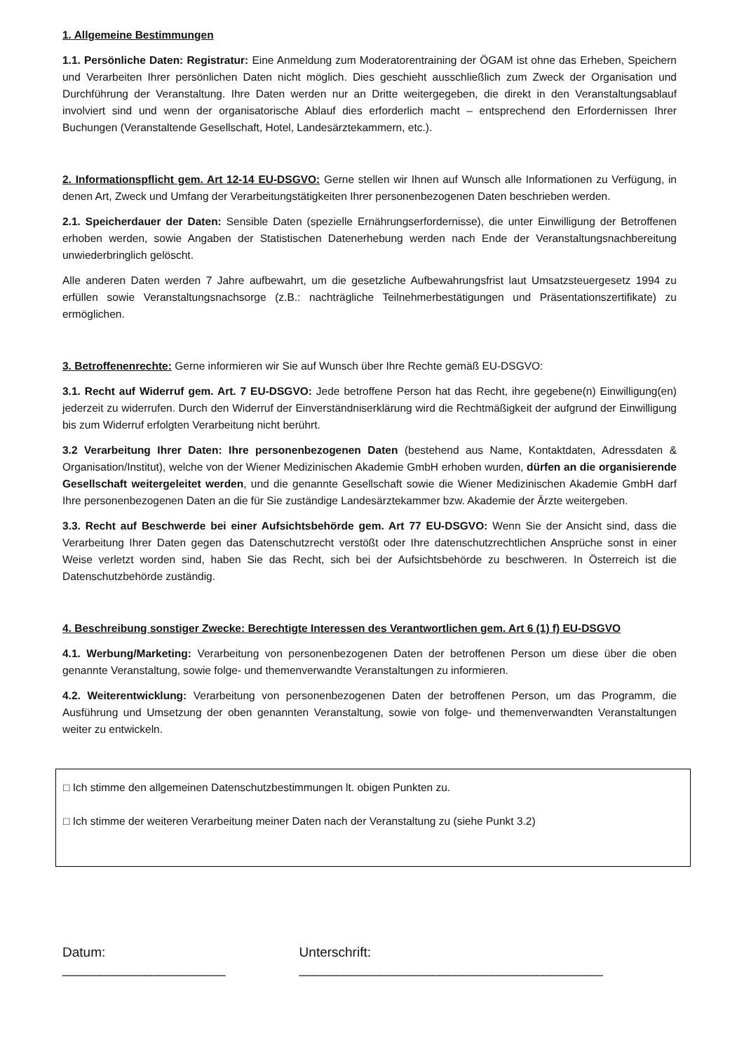1. Allgemeine Bestimmungen
1.1. Persönliche Daten: Registratur: Eine Anmeldung zum Moderatorentraining der ÖGAM ist ohne das Erheben, Speichern und Verarbeiten Ihrer persönlichen Daten nicht möglich. Dies geschieht ausschließlich zum Zweck der Organisation und Durchführung der Veranstaltung. Ihre Daten werden nur an Dritte weitergegeben, die direkt in den Veranstaltungsablauf involviert sind und wenn der organisatorische Ablauf dies erforderlich macht – entsprechend den Erfordernissen Ihrer Buchungen (Veranstaltende Gesellschaft, Hotel, Landesärztekammern, etc.).
2. Informationspflicht gem. Art 12-14 EU-DSGVO: Gerne stellen wir Ihnen auf Wunsch alle Informationen zu Verfügung, in denen Art, Zweck und Umfang der Verarbeitungstätigkeiten Ihrer personenbezogenen Daten beschrieben werden.
2.1. Speicherdauer der Daten: Sensible Daten (spezielle Ernährungserfordernisse), die unter Einwilligung der Betroffenen erhoben werden, sowie Angaben der Statistischen Datenerhebung werden nach Ende der Veranstaltungsnachbereitung unwiederbringlich gelöscht.
Alle anderen Daten werden 7 Jahre aufbewahrt, um die gesetzliche Aufbewahrungsfrist laut Umsatzsteuergesetz 1994 zu erfüllen sowie Veranstaltungsnachsorge (z.B.: nachträgliche Teilnehmerbestätigungen und Präsentationszertifikate) zu ermöglichen.
3. Betroffenenrechte: Gerne informieren wir Sie auf Wunsch über Ihre Rechte gemäß EU-DSGVO:
3.1. Recht auf Widerruf gem. Art. 7 EU-DSGVO: Jede betroffene Person hat das Recht, ihre gegebene(n) Einwilligung(en) jederzeit zu widerrufen. Durch den Widerruf der Einverständniserklärung wird die Rechtmäßigkeit der aufgrund der Einwilligung bis zum Widerruf erfolgten Verarbeitung nicht berührt.
3.2 Verarbeitung Ihrer Daten: Ihre personenbezogenen Daten (bestehend aus Name, Kontaktdaten, Adressdaten & Organisation/Institut), welche von der Wiener Medizinischen Akademie GmbH erhoben wurden, dürfen an die organisierende Gesellschaft weitergeleitet werden, und die genannte Gesellschaft sowie die Wiener Medizinischen Akademie GmbH darf Ihre personenbezogenen Daten an die für Sie zuständige Landesärztekammer bzw. Akademie der Ärzte weitergeben.
3.3. Recht auf Beschwerde bei einer Aufsichtsbehörde gem. Art 77 EU-DSGVO: Wenn Sie der Ansicht sind, dass die Verarbeitung Ihrer Daten gegen das Datenschutzrecht verstößt oder Ihre datenschutzrechtlichen Ansprüche sonst in einer Weise verletzt worden sind, haben Sie das Recht, sich bei der Aufsichtsbehörde zu beschweren. In Österreich ist die Datenschutzbehörde zuständig.
4. Beschreibung sonstiger Zwecke: Berechtigte Interessen des Verantwortlichen gem. Art 6 (1) f) EU-DSGVO
4.1. Werbung/Marketing: Verarbeitung von personenbezogenen Daten der betroffenen Person um diese über die oben genannte Veranstaltung, sowie folge- und themenverwandte Veranstaltungen zu informieren.
4.2. Weiterentwicklung: Verarbeitung von personenbezogenen Daten der betroffenen Person, um das Programm, die Ausführung und Umsetzung der oben genannten Veranstaltung, sowie von folge- und themenverwandten Veranstaltungen weiter zu entwickeln.
□ Ich stimme den allgemeinen Datenschutzbestimmungen lt. obigen Punkten zu.
□ Ich stimme der weiteren Verarbeitung meiner Daten nach der Veranstaltung zu (siehe Punkt 3.2)
Datum: ______________________ Unterschrift: _________________________________________